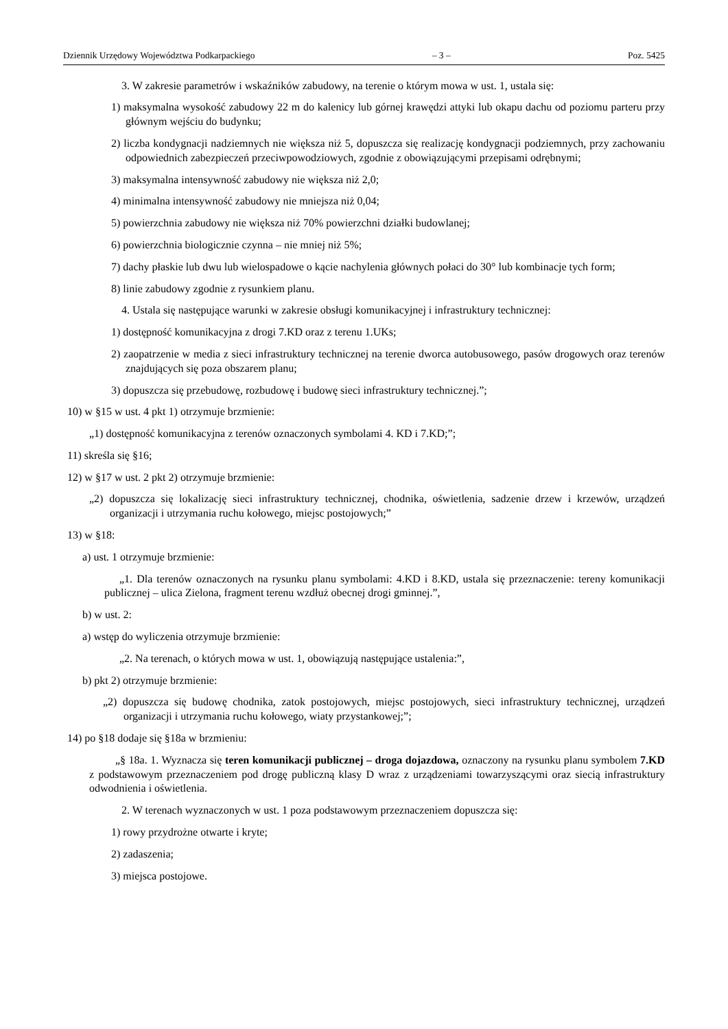Dziennik Urzędowy Województwa Podkarpackiego – 3 – Poz. 5425
3. W zakresie parametrów i wskaźników zabudowy, na terenie o którym mowa w ust. 1, ustala się:
1) maksymalna wysokość zabudowy 22 m do kalenicy lub górnej krawędzi attyki lub okapu dachu od poziomu parteru przy głównym wejściu do budynku;
2) liczba kondygnacji nadziemnych nie większa niż 5, dopuszcza się realizację kondygnacji podziemnych, przy zachowaniu odpowiednich zabezpieczeń przeciwpowodziowych, zgodnie z obowiązującymi przepisami odrębnymi;
3) maksymalna intensywność zabudowy nie większa niż 2,0;
4) minimalna intensywność zabudowy nie mniejsza niż 0,04;
5) powierzchnia zabudowy nie większa niż 70% powierzchni działki budowlanej;
6) powierzchnia biologicznie czynna – nie mniej niż 5%;
7) dachy płaskie lub dwu lub wielospadowe o kącie nachylenia głównych połaci do 30° lub kombinacje tych form;
8) linie zabudowy zgodnie z rysunkiem planu.
4. Ustala się następujące warunki w zakresie obsługi komunikacyjnej i infrastruktury technicznej:
1) dostępność komunikacyjna z drogi 7.KD oraz z terenu 1.UKs;
2) zaopatrzenie w media z sieci infrastruktury technicznej na terenie dworca autobusowego, pasów drogowych oraz terenów znajdujących się poza obszarem planu;
3) dopuszcza się przebudowę, rozbudowę i budowę sieci infrastruktury technicznej.”;
10) w §15 w ust. 4 pkt 1) otrzymuje brzmienie:
„1) dostępność komunikacyjna z terenów oznaczonych symbolami 4. KD i 7.KD;”;
11) skreśla się §16;
12) w §17 w ust. 2 pkt 2) otrzymuje brzmienie:
„2) dopuszcza się lokalizację sieci infrastruktury technicznej, chodnika, oświetlenia, sadzenie drzew i krzewów, urządzeń organizacji i utrzymania ruchu kołowego, miejsc postojowych;”
13) w §18:
a) ust. 1 otrzymuje brzmienie:
„1. Dla terenów oznaczonych na rysunku planu symbolami: 4.KD i 8.KD, ustala się przeznaczenie: tereny komunikacji publicznej – ulica Zielona, fragment terenu wzdłuż obecnej drogi gminnej.”,
b) w ust. 2:
a) wstęp do wyliczenia otrzymuje brzmienie:
„2. Na terenach, o których mowa w ust. 1, obowiązują następujące ustalenia:”,
b) pkt 2) otrzymuje brzmienie:
„2) dopuszcza się budowę chodnika, zatok postojowych, miejsc postojowych, sieci infrastruktury technicznej, urządzeń organizacji i utrzymania ruchu kołowego, wiaty przystankowej;”;
14) po §18 dodaje się §18a w brzmieniu:
„§ 18a. 1. Wyznacza się teren komunikacji publicznej – droga dojazdowa, oznaczony na rysunku planu symbolem 7.KD z podstawowym przeznaczeniem pod drogę publiczną klasy D wraz z urządzeniami towarzyszącymi oraz siecią infrastruktury odwodnienia i oświetlenia.
2. W terenach wyznaczonych w ust. 1 poza podstawowym przeznaczeniem dopuszcza się:
1) rowy przydrożne otwarte i kryte;
2) zadaszenia;
3) miejsca postojowe.